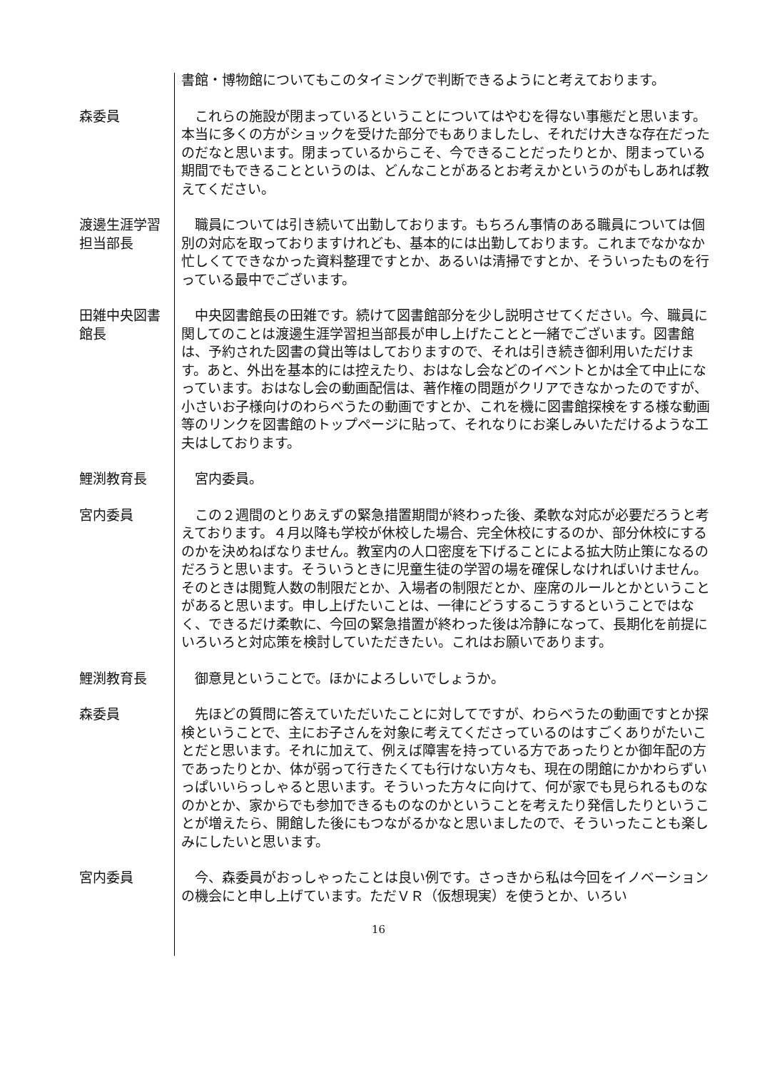書館・博物館についてもこのタイミングで判断できるようにと考えております。
森委員 　これらの施設が閉まっているということについてはやむを得ない事態だと思います。本当に多くの方がショックを受けた部分でもありましたし、それだけ大きな存在だったのだなと思います。閉まっているからこそ、今できることだったりとか、閉まっている期間でもできることというのは、どんなことがあるとお考えかというのがもしあれば教えてください。
渡邊生涯学習担当部長
　職員については引き続いて出勤しております。もちろん事情のある職員については個別の対応を取っておりますけれども、基本的には出勤しております。これまでなかなか忙しくてできなかった資料整理ですとか、あるいは清掃ですとか、そういったものを行っている最中でございます。
田雑中央図書館長
　中央図書館長の田雑です。続けて図書館部分を少し説明させてください。今、職員に関してのことは渡邊生涯学習担当部長が申し上げたことと一緒でございます。図書館は、予約された図書の貸出等はしておりますので、それは引き続き御利用いただけます。あと、外出を基本的には控えたり、おはなし会などのイベントとかは全て中止になっています。おはなし会の動画配信は、著作権の問題がクリアできなかったのですが、小さいお子様向けのわらべうたの動画ですとか、これを機に図書館探検をする様な動画等のリンクを図書館のトップページに貼って、それなりにお楽しみいただけるような工夫はしております。
鯉渕教育長 　宮内委員。
宮内委員 　この２週間のとりあえずの緊急措置期間が終わった後、柔軟な対応が必要だろうと考えております。４月以降も学校が休校した場合、完全休校にするのか、部分休校にするのかを決めねばなりません。教室内の人口密度を下げることによる拡大防止策になるのだろうと思います。そういうときに児童生徒の学習の場を確保しなければいけません。そのときは閲覧人数の制限だとか、入場者の制限だとか、座席のルールとかということがあると思います。申し上げたいことは、一律にどうするこうするということではなく、できるだけ柔軟に、今回の緊急措置が終わった後は冷静になって、長期化を前提にいろいろと対応策を検討していただきたい。これはお願いであります。
鯉渕教育長 　御意見ということで。ほかによろしいでしょうか。
森委員 　先ほどの質問に答えていただいたことに対してですが、わらべうたの動画ですとか探検ということで、主にお子さんを対象に考えてくださっているのはすごくありがたいことだと思います。それに加えて、例えば障害を持っている方であったりとか御年配の方であったりとか、体が弱って行きたくても行けない方々も、現在の閉館にかかわらずいっぱいいらっしゃると思います。そういった方々に向けて、何が家でも見られるものなのかとか、家からでも参加できるものなのかということを考えたり発信したりということが増えたら、開館した後にもつながるかなと思いましたので、そういったことも楽しみにしたいと思います。
宮内委員 　今、森委員がおっしゃったことは良い例です。さっきから私は今回をイノベーションの機会にと申し上げています。ただＶＲ（仮想現実）を使うとか、いろい
16